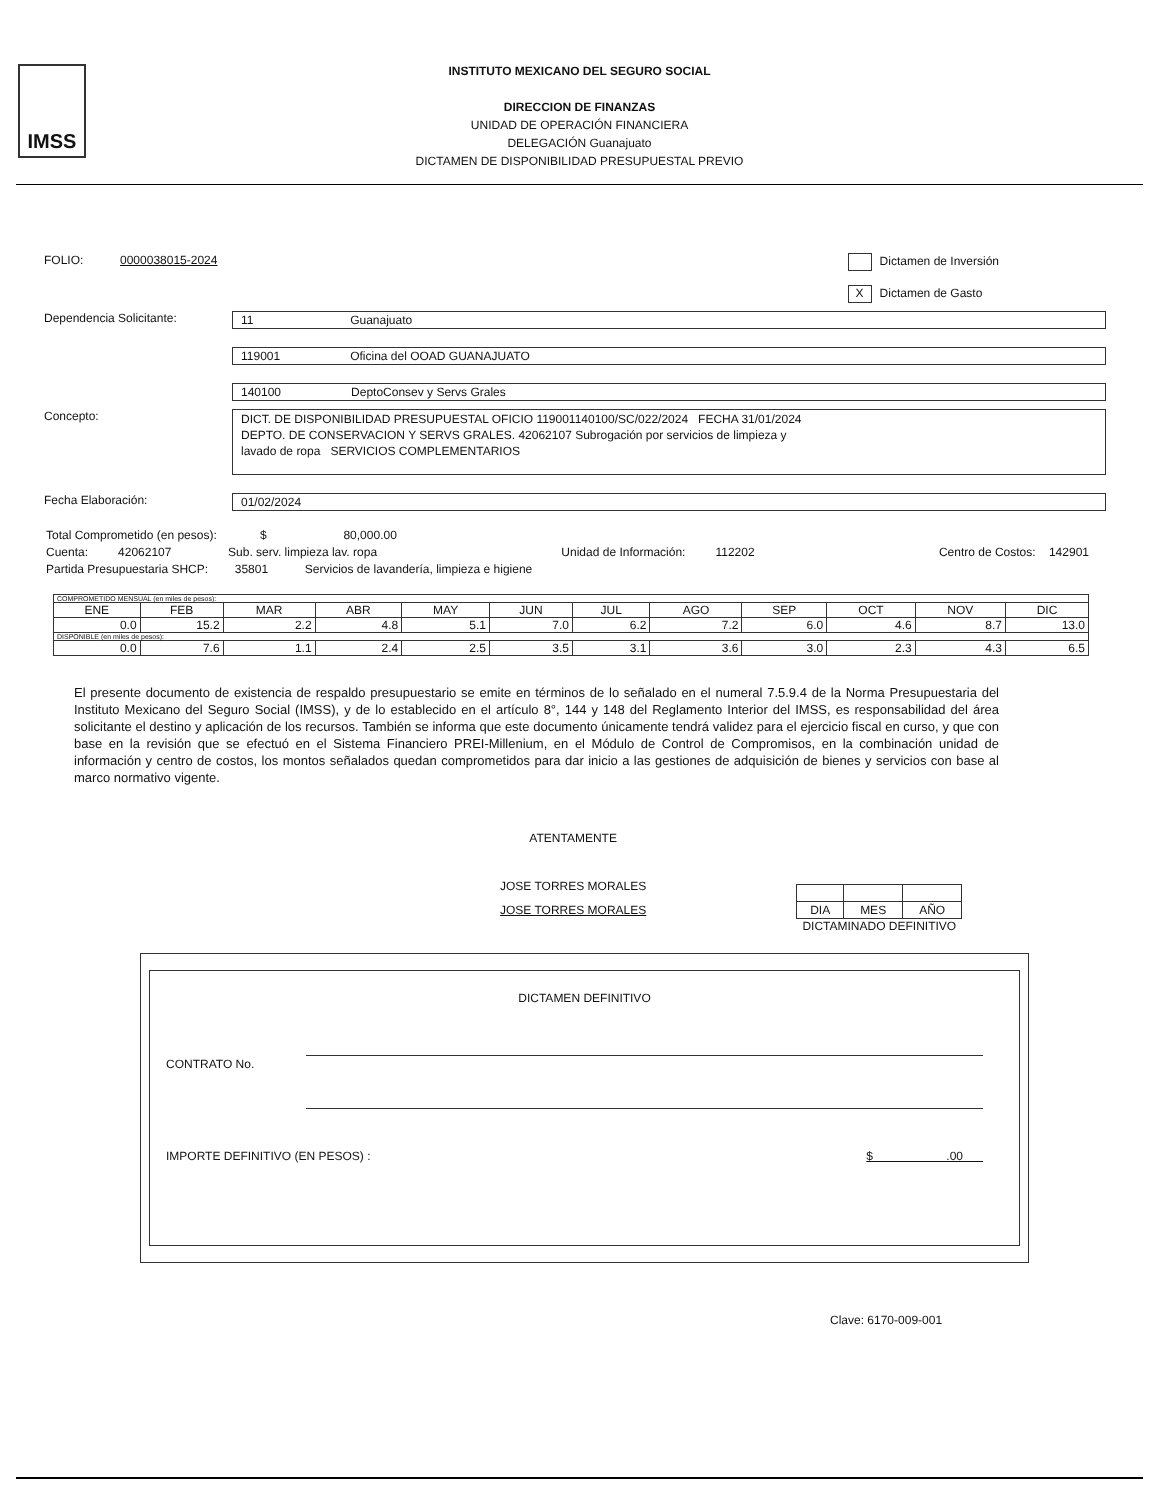IMSS
INSTITUTO MEXICANO DEL SEGURO SOCIAL
DIRECCION DE FINANZAS
UNIDAD DE OPERACIÓN FINANCIERA
DELEGACIÓN Guanajuato
DICTAMEN DE DISPONIBILIDAD PRESUPUESTAL PREVIO
FOLIO: 0000038015-2024
Dictamen de Inversión
X Dictamen de Gasto
Dependencia Solicitante:
11 Guanajuato
119001 Oficina del OOAD GUANAJUATO
140100 DeptoConsev y Servs Grales
Concepto:
DICT. DE DISPONIBILIDAD PRESUPUESTAL OFICIO 119001140100/SC/022/2024 FECHA 31/01/2024
DEPTO. DE CONSERVACION Y SERVS GRALES. 42062107 Subrogación por servicios de limpieza y
lavado de ropa SERVICIOS COMPLEMENTARIOS
Fecha Elaboración:
01/02/2024
Total Comprometido (en pesos): $ 80,000.00
Cuenta: 42062107 Sub. serv. limpieza lav. ropa Unidad de Información: 112202 Centro de Costos: 142901
Partida Presupuestaria SHCP: 35801 Servicios de lavandería, limpieza e higiene
| COMPROMETIDO MENSUAL (en miles de pesos): | | | | | | | | | | | |
| ENE | FEB | MAR | ABR | MAY | JUN | JUL | AGO | SEP | OCT | NOV | DIC |
| 0.0 | 15.2 | 2.2 | 4.8 | 5.1 | 7.0 | 6.2 | 7.2 | 6.0 | 4.6 | 8.7 | 13.0 |
| DISPONIBLE (en miles de pesos): | | | | | | | | | | | |
| 0.0 | 7.6 | 1.1 | 2.4 | 2.5 | 3.5 | 3.1 | 3.6 | 3.0 | 2.3 | 4.3 | 6.5 |
El presente documento de existencia de respaldo presupuestario se emite en términos de lo señalado en el numeral 7.5.9.4 de la Norma Presupuestaria del Instituto Mexicano del Seguro Social (IMSS), y de lo establecido en el artículo 8°, 144 y 148 del Reglamento Interior del IMSS, es responsabilidad del área solicitante el destino y aplicación de los recursos. También se informa que este documento únicamente tendrá validez para el ejercicio fiscal en curso, y que con base en la revisión que se efectuó en el Sistema Financiero PREI-Millenium, en el Módulo de Control de Compromisos, en la combinación unidad de información y centro de costos, los montos señalados quedan comprometidos para dar inicio a las gestiones de adquisición de bienes y servicios con base al marco normativo vigente.
ATENTAMENTE
JOSE TORRES MORALES
JOSE TORRES MORALES
| DIA | MES | AÑO |
DICTAMINADO DEFINITIVO
DICTAMEN DEFINITIVO
CONTRATO No.
IMPORTE DEFINITIVO (EN PESOS) : $ .00
Clave: 6170-009-001